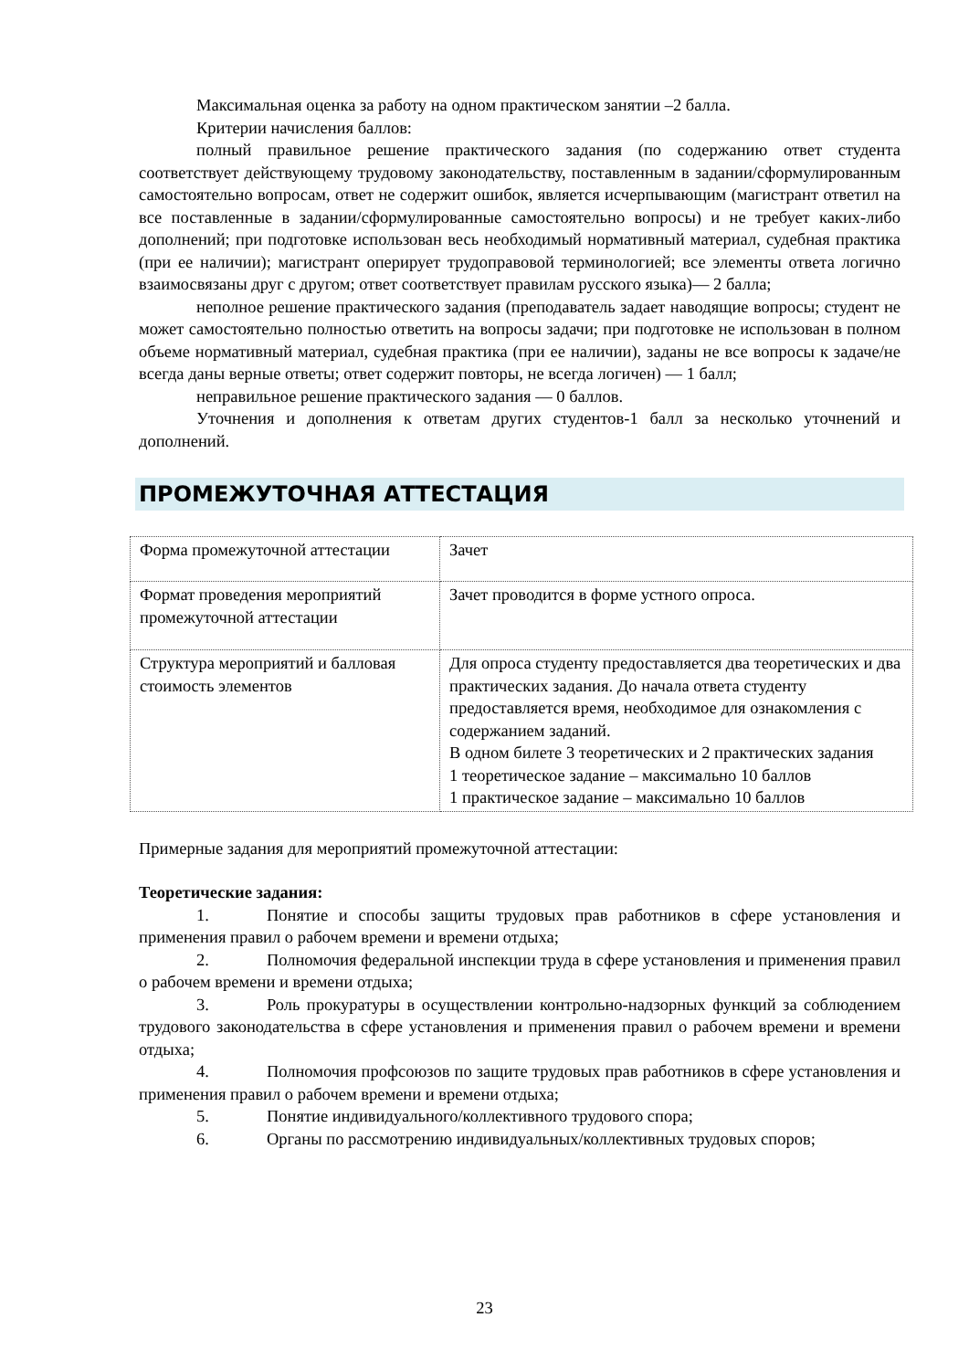Максимальная оценка за работу на одном практическом занятии –2 балла.
Критерии начисления баллов:
полный правильное решение практического задания (по содержанию ответ студента соответствует действующему трудовому законодательству, поставленным в задании/сформулированным самостоятельно вопросам, ответ не содержит ошибок, является исчерпывающим (магистрант ответил на все поставленные в задании/сформулированные самостоятельно вопросы) и не требует каких-либо дополнений; при подготовке использован весь необходимый нормативный материал, судебная практика (при ее наличии); магистрант оперирует трудоправовой терминологией; все элементы ответа логично взаимосвязаны друг с другом; ответ соответствует правилам русского языка)— 2 балла;
неполное решение практического задания (преподаватель задает наводящие вопросы; студент не может самостоятельно полностью ответить на вопросы задачи; при подготовке не использован в полном объеме нормативный материал, судебная практика (при ее наличии), заданы не все вопросы к задаче/не всегда даны верные ответы; ответ содержит повторы, не всегда логичен) — 1 балл;
неправильное решение практического задания — 0 баллов.
Уточнения и дополнения к ответам других студентов-1 балл за несколько уточнений и дополнений.
ПРОМЕЖУТОЧНАЯ АТТЕСТАЦИЯ
| Форма промежуточной аттестации | Зачет |
| Формат проведения мероприятий промежуточной аттестации | Зачет проводится в форме устного опроса. |
| Структура мероприятий и балловая стоимость элементов | Для опроса студенту предоставляется два теоретических и два практических задания. До начала ответа студенту предоставляется время, необходимое для ознакомления с содержанием заданий. В одном билете 3 теоретических и 2 практических задания 1 теоретическое задание – максимально 10 баллов 1 практическое задание – максимально 10 баллов |
Примерные задания для мероприятий промежуточной аттестации:
Теоретические задания:
1. Понятие и способы защиты трудовых прав работников в сфере установления и применения правил о рабочем времени и времени отдыха;
2. Полномочия федеральной инспекции труда в сфере установления и применения правил о рабочем времени и времени отдыха;
3. Роль прокуратуры в осуществлении контрольно-надзорных функций за соблюдением трудового законодательства в сфере установления и применения правил о рабочем времени и времени отдыха;
4. Полномочия профсоюзов по защите трудовых прав работников в сфере установления и применения правил о рабочем времени и времени отдыха;
5. Понятие индивидуального/коллективного трудового спора;
6. Органы по рассмотрению индивидуальных/коллективных трудовых споров;
23